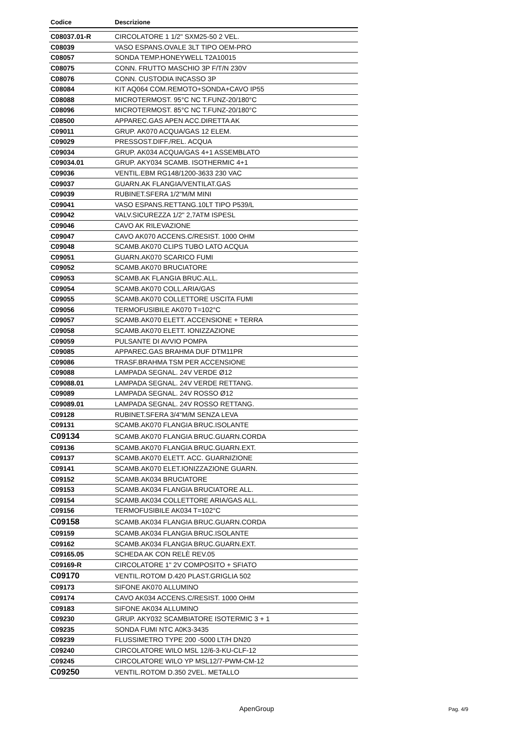| Codice | Descrizione |
| --- | --- |
| C08037.01-R | CIRCOLATORE 1 1/2" SXM25-50 2 VEL. |
| C08039 | VASO ESPANS.OVALE 3LT TIPO OEM-PRO |
| C08057 | SONDA TEMP.HONEYWELL T2A10015 |
| C08075 | CONN. FRUTTO MASCHIO 3P F/T/N 230V |
| C08076 | CONN. CUSTODIA INCASSO 3P |
| C08084 | KIT AQ064 COM.REMOTO+SONDA+CAVO IP55 |
| C08088 | MICROTERMOST. 95°C NC T.FUNZ-20/180°C |
| C08096 | MICROTERMOST. 85°C NC T.FUNZ-20/180°C |
| C08500 | APPAREC.GAS APEN ACC.DIRETTA AK |
| C09011 | GRUP. AK070 ACQUA/GAS 12 ELEM. |
| C09029 | PRESSOST.DIFF./REL. ACQUA |
| C09034 | GRUP. AK034 ACQUA/GAS 4+1 ASSEMBLATO |
| C09034.01 | GRUP. AKY034 SCAMB. ISOTHERMIC 4+1 |
| C09036 | VENTIL.EBM RG148/1200-3633 230 VAC |
| C09037 | GUARN.AK FLANGIA/VENTILAT.GAS |
| C09039 | RUBINET.SFERA 1/2"M/M MINI |
| C09041 | VASO ESPANS.RETTANG.10LT TIPO P539/L |
| C09042 | VALV.SICUREZZA 1/2" 2,7ATM ISPESL |
| C09046 | CAVO AK RILEVAZIONE |
| C09047 | CAVO AK070 ACCENS.C/RESIST. 1000 OHM |
| C09048 | SCAMB.AK070 CLIPS TUBO LATO ACQUA |
| C09051 | GUARN.AK070 SCARICO FUMI |
| C09052 | SCAMB.AK070 BRUCIATORE |
| C09053 | SCAMB.AK FLANGIA BRUC.ALL. |
| C09054 | SCAMB.AK070 COLL.ARIA/GAS |
| C09055 | SCAMB.AK070 COLLETTORE USCITA FUMI |
| C09056 | TERMOFUSIBILE AK070 T=102°C |
| C09057 | SCAMB.AK070 ELETT. ACCENSIONE + TERRA |
| C09058 | SCAMB.AK070 ELETT. IONIZZAZIONE |
| C09059 | PULSANTE DI AVVIO POMPA |
| C09085 | APPAREC.GAS BRAHMA DUF DTM11PR |
| C09086 | TRASF.BRAHMA TSM PER ACCENSIONE |
| C09088 | LAMPADA SEGNAL. 24V VERDE Ø12 |
| C09088.01 | LAMPADA SEGNAL. 24V VERDE RETTANG. |
| C09089 | LAMPADA SEGNAL. 24V ROSSO Ø12 |
| C09089.01 | LAMPADA SEGNAL. 24V ROSSO RETTANG. |
| C09128 | RUBINET.SFERA 3/4"M/M SENZA LEVA |
| C09131 | SCAMB.AK070 FLANGIA BRUC.ISOLANTE |
| C09134 | SCAMB.AK070 FLANGIA BRUC.GUARN.CORDA |
| C09136 | SCAMB.AK070 FLANGIA BRUC.GUARN.EXT. |
| C09137 | SCAMB.AK070 ELETT. ACC. GUARNIZIONE |
| C09141 | SCAMB.AK070 ELET.IONIZZAZIONE GUARN. |
| C09152 | SCAMB.AK034 BRUCIATORE |
| C09153 | SCAMB.AK034 FLANGIA BRUCIATORE ALL. |
| C09154 | SCAMB.AK034 COLLETTORE ARIA/GAS ALL. |
| C09156 | TERMOFUSIBILE AK034 T=102°C |
| C09158 | SCAMB.AK034 FLANGIA BRUC.GUARN.CORDA |
| C09159 | SCAMB.AK034 FLANGIA BRUC.ISOLANTE |
| C09162 | SCAMB.AK034 FLANGIA BRUC.GUARN.EXT. |
| C09165.05 | SCHEDA AK CON RELÈ REV.05 |
| C09169-R | CIRCOLATORE 1" 2V COMPOSITO + SFIATO |
| C09170 | VENTIL.ROTOM D.420 PLAST.GRIGLIA 502 |
| C09173 | SIFONE AK070 ALLUMINO |
| C09174 | CAVO AK034 ACCENS.C/RESIST. 1000 OHM |
| C09183 | SIFONE AK034 ALLUMINO |
| C09230 | GRUP. AKY032 SCAMBIATORE ISOTERMIC 3 + 1 |
| C09235 | SONDA FUMI NTC A0K3-3435 |
| C09239 | FLUSSIMETRO TYPE 200 -5000 LT/H DN20 |
| C09240 | CIRCOLATORE WILO MSL 12/6-3-KU-CLF-12 |
| C09245 | CIRCOLATORE WILO YP MSL12/7-PWM-CM-12 |
| C09250 | VENTIL.ROTOM D.350 2VEL. METALLO |
ApenGroup Pag. 4/9